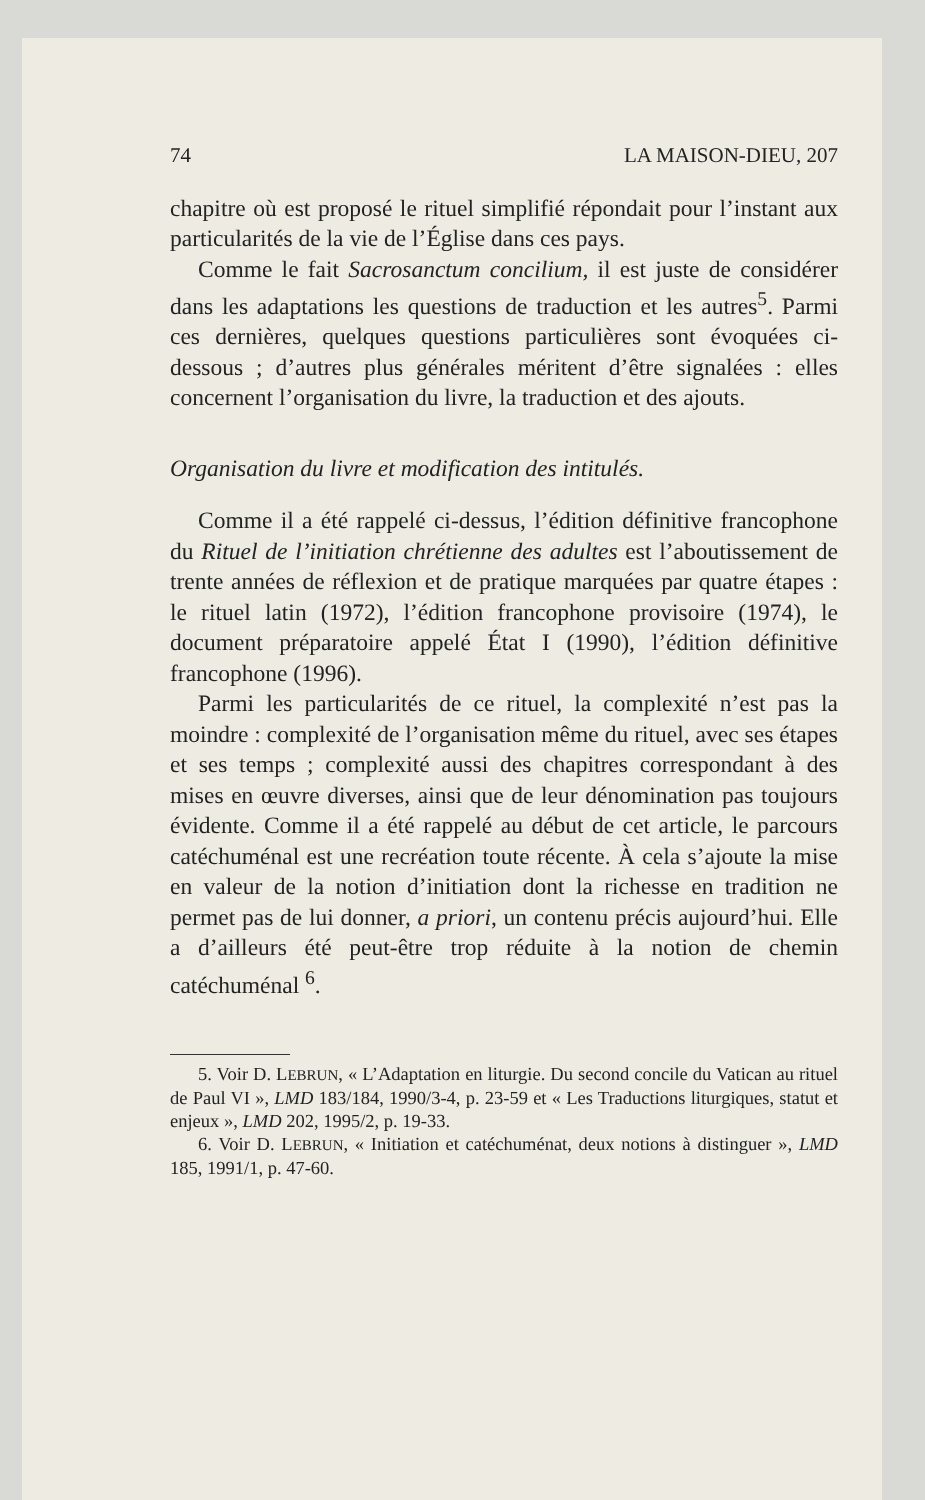74 LA MAISON-DIEU, 207
chapitre où est proposé le rituel simplifié répondait pour l’instant aux particularités de la vie de l’Église dans ces pays.
Comme le fait Sacrosanctum concilium, il est juste de considérer dans les adaptations les questions de traduction et les autres<sup>5</sup>. Parmi ces dernières, quelques questions particulières sont évoquées ci-dessous ; d’autres plus générales méritent d’être signalées : elles concernent l’organisation du livre, la traduction et des ajouts.
Organisation du livre et modification des intitulés.
Comme il a été rappelé ci-dessus, l’édition définitive francophone du Rituel de l’initiation chrétienne des adultes est l’aboutissement de trente années de réflexion et de pratique marquées par quatre étapes : le rituel latin (1972), l’édition francophone provisoire (1974), le document préparatoire appelé État I (1990), l’édition définitive francophone (1996).
Parmi les particularités de ce rituel, la complexité n’est pas la moindre : complexité de l’organisation même du rituel, avec ses étapes et ses temps ; complexité aussi des chapitres correspondant à des mises en œuvre diverses, ainsi que de leur dénomination pas toujours évidente. Comme il a été rappelé au début de cet article, le parcours catéchuménal est une recréation toute récente. À cela s’ajoute la mise en valeur de la notion d’initiation dont la richesse en tradition ne permet pas de lui donner, a priori, un contenu précis aujourd’hui. Elle a d’ailleurs été peut-être trop réduite à la notion de chemin catéchuménal <sup>6</sup>.
5. Voir D. LEBRUN, « L’Adaptation en liturgie. Du second concile du Vatican au rituel de Paul VI », LMD 183/184, 1990/3-4, p. 23-59 et « Les Traductions liturgiques, statut et enjeux », LMD 202, 1995/2, p. 19-33.
6. Voir D. LEBRUN, « Initiation et catéchuménat, deux notions à distinguer », LMD 185, 1991/1, p. 47-60.